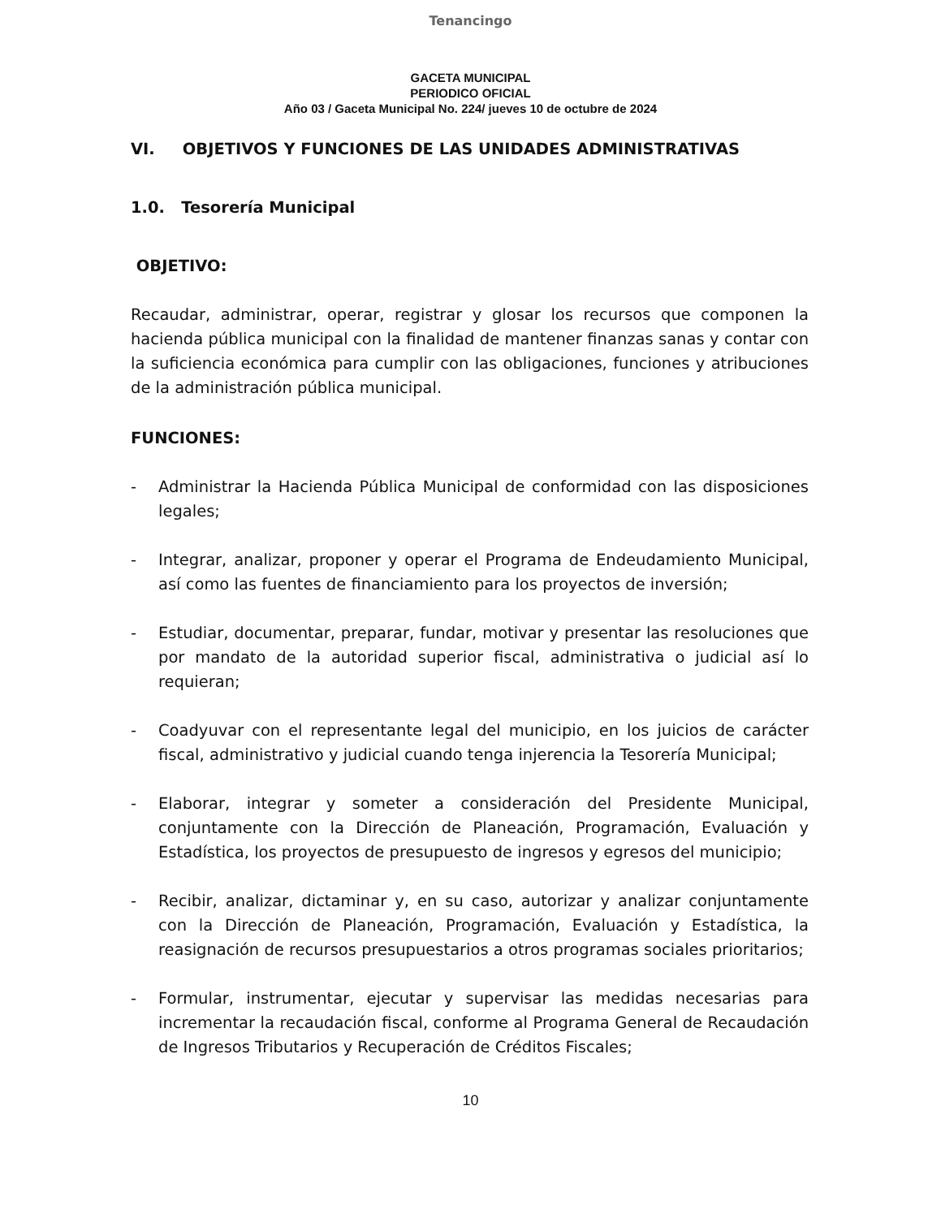Tenancingo
GACETA MUNICIPAL
PERIODICO OFICIAL
Año 03 / Gaceta Municipal No. 224/ jueves 10 de octubre de 2024
VI. OBJETIVOS Y FUNCIONES DE LAS UNIDADES ADMINISTRATIVAS
1.0. Tesorería Municipal
OBJETIVO:
Recaudar, administrar, operar, registrar y glosar los recursos que componen la hacienda pública municipal con la finalidad de mantener finanzas sanas y contar con la suficiencia económica para cumplir con las obligaciones, funciones y atribuciones de la administración pública municipal.
FUNCIONES:
- Administrar la Hacienda Pública Municipal de conformidad con las disposiciones legales;
- Integrar, analizar, proponer y operar el Programa de Endeudamiento Municipal, así como las fuentes de financiamiento para los proyectos de inversión;
- Estudiar, documentar, preparar, fundar, motivar y presentar las resoluciones que por mandato de la autoridad superior fiscal, administrativa o judicial así lo requieran;
- Coadyuvar con el representante legal del municipio, en los juicios de carácter fiscal, administrativo y judicial cuando tenga injerencia la Tesorería Municipal;
- Elaborar, integrar y someter a consideración del Presidente Municipal, conjuntamente con la Dirección de Planeación, Programación, Evaluación y Estadística, los proyectos de presupuesto de ingresos y egresos del municipio;
- Recibir, analizar, dictaminar y, en su caso, autorizar y analizar conjuntamente con la Dirección de Planeación, Programación, Evaluación y Estadística, la reasignación de recursos presupuestarios a otros programas sociales prioritarios;
- Formular, instrumentar, ejecutar y supervisar las medidas necesarias para incrementar la recaudación fiscal, conforme al Programa General de Recaudación de Ingresos Tributarios y Recuperación de Créditos Fiscales;
10